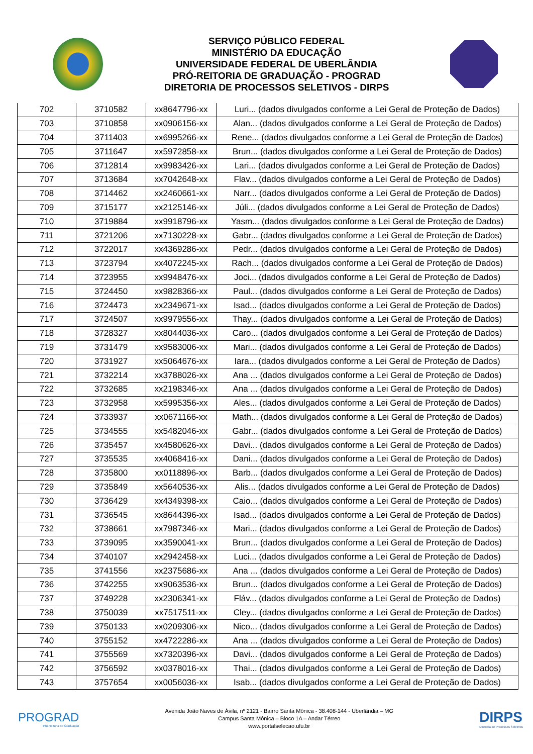SERVIÇO PÚBLICO FEDERAL
MINISTÉRIO DA EDUCAÇÃO
UNIVERSIDADE FEDERAL DE UBERLÂNDIA
PRÓ-REITORIA DE GRADUAÇÃO - PROGRAD
DIRETORIA DE PROCESSOS SELETIVOS - DIRPS
| 702 | 3710582 | xx8647796-xx | Luri... (dados divulgados conforme a Lei Geral de Proteção de Dados) |
| 703 | 3710858 | xx0906156-xx | Alan... (dados divulgados conforme a Lei Geral de Proteção de Dados) |
| 704 | 3711403 | xx6995266-xx | Rene... (dados divulgados conforme a Lei Geral de Proteção de Dados) |
| 705 | 3711647 | xx5972858-xx | Brun... (dados divulgados conforme a Lei Geral de Proteção de Dados) |
| 706 | 3712814 | xx9983426-xx | Lari... (dados divulgados conforme a Lei Geral de Proteção de Dados) |
| 707 | 3713684 | xx7042648-xx | Flav... (dados divulgados conforme a Lei Geral de Proteção de Dados) |
| 708 | 3714462 | xx2460661-xx | Narr... (dados divulgados conforme a Lei Geral de Proteção de Dados) |
| 709 | 3715177 | xx2125146-xx | Júli... (dados divulgados conforme a Lei Geral de Proteção de Dados) |
| 710 | 3719884 | xx9918796-xx | Yasm... (dados divulgados conforme a Lei Geral de Proteção de Dados) |
| 711 | 3721206 | xx7130228-xx | Gabr... (dados divulgados conforme a Lei Geral de Proteção de Dados) |
| 712 | 3722017 | xx4369286-xx | Pedr... (dados divulgados conforme a Lei Geral de Proteção de Dados) |
| 713 | 3723794 | xx4072245-xx | Rach... (dados divulgados conforme a Lei Geral de Proteção de Dados) |
| 714 | 3723955 | xx9948476-xx | Joci... (dados divulgados conforme a Lei Geral de Proteção de Dados) |
| 715 | 3724450 | xx9828366-xx | Paul... (dados divulgados conforme a Lei Geral de Proteção de Dados) |
| 716 | 3724473 | xx2349671-xx | Isad... (dados divulgados conforme a Lei Geral de Proteção de Dados) |
| 717 | 3724507 | xx9979556-xx | Thay... (dados divulgados conforme a Lei Geral de Proteção de Dados) |
| 718 | 3728327 | xx8044036-xx | Caro... (dados divulgados conforme a Lei Geral de Proteção de Dados) |
| 719 | 3731479 | xx9583006-xx | Mari... (dados divulgados conforme a Lei Geral de Proteção de Dados) |
| 720 | 3731927 | xx5064676-xx | Iara... (dados divulgados conforme a Lei Geral de Proteção de Dados) |
| 721 | 3732214 | xx3788026-xx | Ana ... (dados divulgados conforme a Lei Geral de Proteção de Dados) |
| 722 | 3732685 | xx2198346-xx | Ana ... (dados divulgados conforme a Lei Geral de Proteção de Dados) |
| 723 | 3732958 | xx5995356-xx | Ales... (dados divulgados conforme a Lei Geral de Proteção de Dados) |
| 724 | 3733937 | xx0671166-xx | Math... (dados divulgados conforme a Lei Geral de Proteção de Dados) |
| 725 | 3734555 | xx5482046-xx | Gabr... (dados divulgados conforme a Lei Geral de Proteção de Dados) |
| 726 | 3735457 | xx4580626-xx | Davi... (dados divulgados conforme a Lei Geral de Proteção de Dados) |
| 727 | 3735535 | xx4068416-xx | Dani... (dados divulgados conforme a Lei Geral de Proteção de Dados) |
| 728 | 3735800 | xx0118896-xx | Barb... (dados divulgados conforme a Lei Geral de Proteção de Dados) |
| 729 | 3735849 | xx5640536-xx | Alis... (dados divulgados conforme a Lei Geral de Proteção de Dados) |
| 730 | 3736429 | xx4349398-xx | Caio... (dados divulgados conforme a Lei Geral de Proteção de Dados) |
| 731 | 3736545 | xx8644396-xx | Isad... (dados divulgados conforme a Lei Geral de Proteção de Dados) |
| 732 | 3738661 | xx7987346-xx | Mari... (dados divulgados conforme a Lei Geral de Proteção de Dados) |
| 733 | 3739095 | xx3590041-xx | Brun... (dados divulgados conforme a Lei Geral de Proteção de Dados) |
| 734 | 3740107 | xx2942458-xx | Luci... (dados divulgados conforme a Lei Geral de Proteção de Dados) |
| 735 | 3741556 | xx2375686-xx | Ana ... (dados divulgados conforme a Lei Geral de Proteção de Dados) |
| 736 | 3742255 | xx9063536-xx | Brun... (dados divulgados conforme a Lei Geral de Proteção de Dados) |
| 737 | 3749228 | xx2306341-xx | Fláv... (dados divulgados conforme a Lei Geral de Proteção de Dados) |
| 738 | 3750039 | xx7517511-xx | Cley... (dados divulgados conforme a Lei Geral de Proteção de Dados) |
| 739 | 3750133 | xx0209306-xx | Nico... (dados divulgados conforme a Lei Geral de Proteção de Dados) |
| 740 | 3755152 | xx4722286-xx | Ana ... (dados divulgados conforme a Lei Geral de Proteção de Dados) |
| 741 | 3755569 | xx7320396-xx | Davi... (dados divulgados conforme a Lei Geral de Proteção de Dados) |
| 742 | 3756592 | xx0378016-xx | Thai... (dados divulgados conforme a Lei Geral de Proteção de Dados) |
| 743 | 3757654 | xx0056036-xx | Isab... (dados divulgados conforme a Lei Geral de Proteção de Dados) |
PROGRAD
Pró-Reitoria de Graduação
Avenida João Naves de Ávila, nº 2121 - Bairro Santa Mônica - 38.408-144 - Uberlândia – MG
Campus Santa Mônica – Bloco 1A – Andar Térreo
www.portalselecao.ufu.br
DIRPS
Diretoria de Processos Seletivos